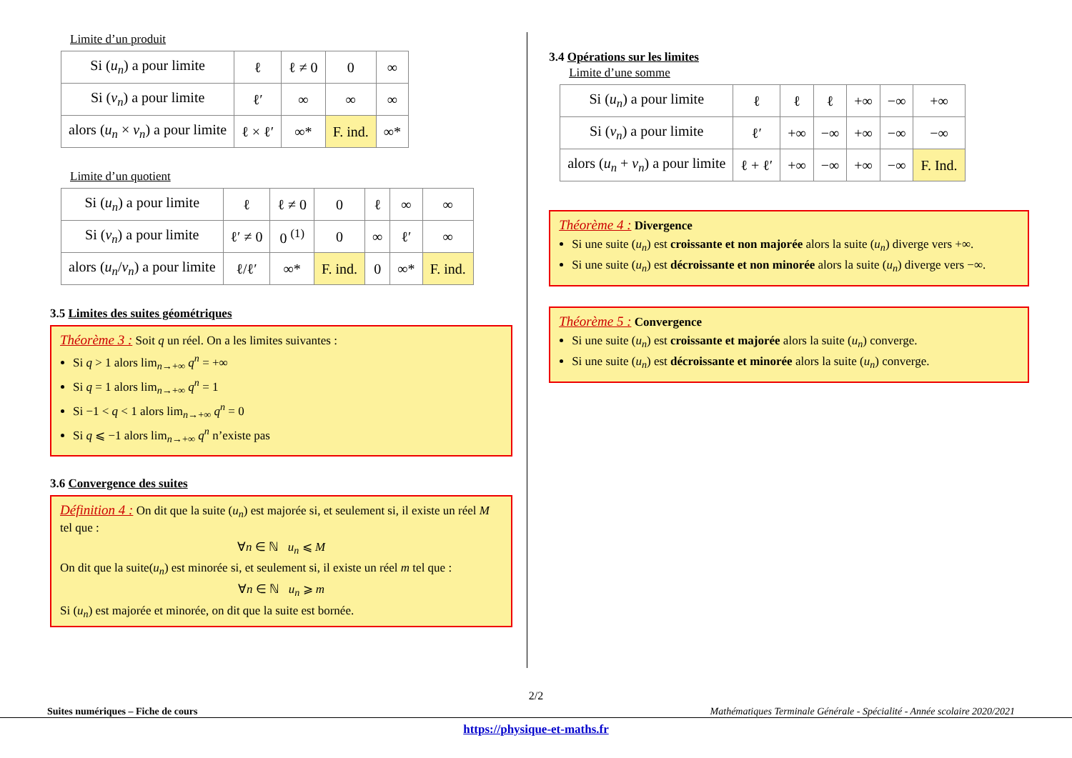Limite d’un produit
| Si ( u<sub>n</sub> ) a pour limite | ℓ | ℓ ≠ 0 | 0 | ∞ |
| Si ( v<sub>n</sub> ) a pour limite | ℓ′ | ∞ | ∞ | ∞ |
| alors ( u<sub>n</sub> × v<sub>n</sub> ) a pour limite | ℓ × ℓ′ | ∞* | F. ind. | ∞* |
Limite d’un quotient
| Si ( u<sub>n</sub> ) a pour limite | ℓ | ℓ ≠ 0 | 0 | ℓ | ∞ | ∞ |
| Si ( v<sub>n</sub> ) a pour limite | ℓ′ ≠ 0 | 0 <sup>(1)</sup> | 0 | ∞ | ℓ′ | ∞ |
| alors ( u<sub>n</sub> / v<sub>n</sub> ) a pour limite | ℓ/ℓ′ | ∞* | F. ind. | 0 | ∞* | F. ind. |
3.5 Limites des suites géométriques
Théorème 3 : Soit q un réel. On a les limites suivantes :
Si q > 1 alors lim<sub>n→+∞</sub> q<sup>n</sup> = +∞
Si q = 1 alors lim<sub>n→+∞</sub> q<sup>n</sup> = 1
Si −1 < q < 1 alors lim<sub>n→+∞</sub> q<sup>n</sup> = 0
Si q ⩽ −1 alors lim<sub>n→+∞</sub> q<sup>n</sup> n’existe pas
3.6 Convergence des suites
Définition 4 : On dit que la suite (u<sub>n</sub>) est majorée si, et seulement si, il existe un réel M tel que :
∀n ∈ ℕ u<sub>n</sub> ⩽ M
On dit que la suite(u<sub>n</sub>) est minorée si, et seulement si, il existe un réel m tel que :
∀n ∈ ℕ u<sub>n</sub> ⩾ m
Si (u<sub>n</sub>) est majorée et minorée, on dit que la suite est bornée.
3.4 Opérations sur les limites
Limite d’une somme
| Si ( u<sub>n</sub> ) a pour limite | ℓ | ℓ | ℓ | +∞ | −∞ | +∞ |
| Si ( v<sub>n</sub> ) a pour limite | ℓ′ | +∞ | −∞ | +∞ | −∞ | −∞ |
| alors ( u<sub>n</sub> + v<sub>n</sub> ) a pour limite | ℓ + ℓ′ | +∞ | −∞ | +∞ | −∞ | F. Ind. |
Théorème 4 : Divergence
Si une suite (u<sub>n</sub>) est croissante et non majorée alors la suite (u<sub>n</sub>) diverge vers +∞.
Si une suite (u<sub>n</sub>) est décroissante et non minorée alors la suite (u<sub>n</sub>) diverge vers −∞.
Théorème 5 : Convergence
Si une suite (u<sub>n</sub>) est croissante et majorée alors la suite (u<sub>n</sub>) converge.
Si une suite (u<sub>n</sub>) est décroissante et minorée alors la suite (u<sub>n</sub>) converge.
2/2
Suites numériques – Fiche de cours Mathématiques Terminale Générale - Spécialité - Année scolaire 2020/2021
https://physique-et-maths.fr